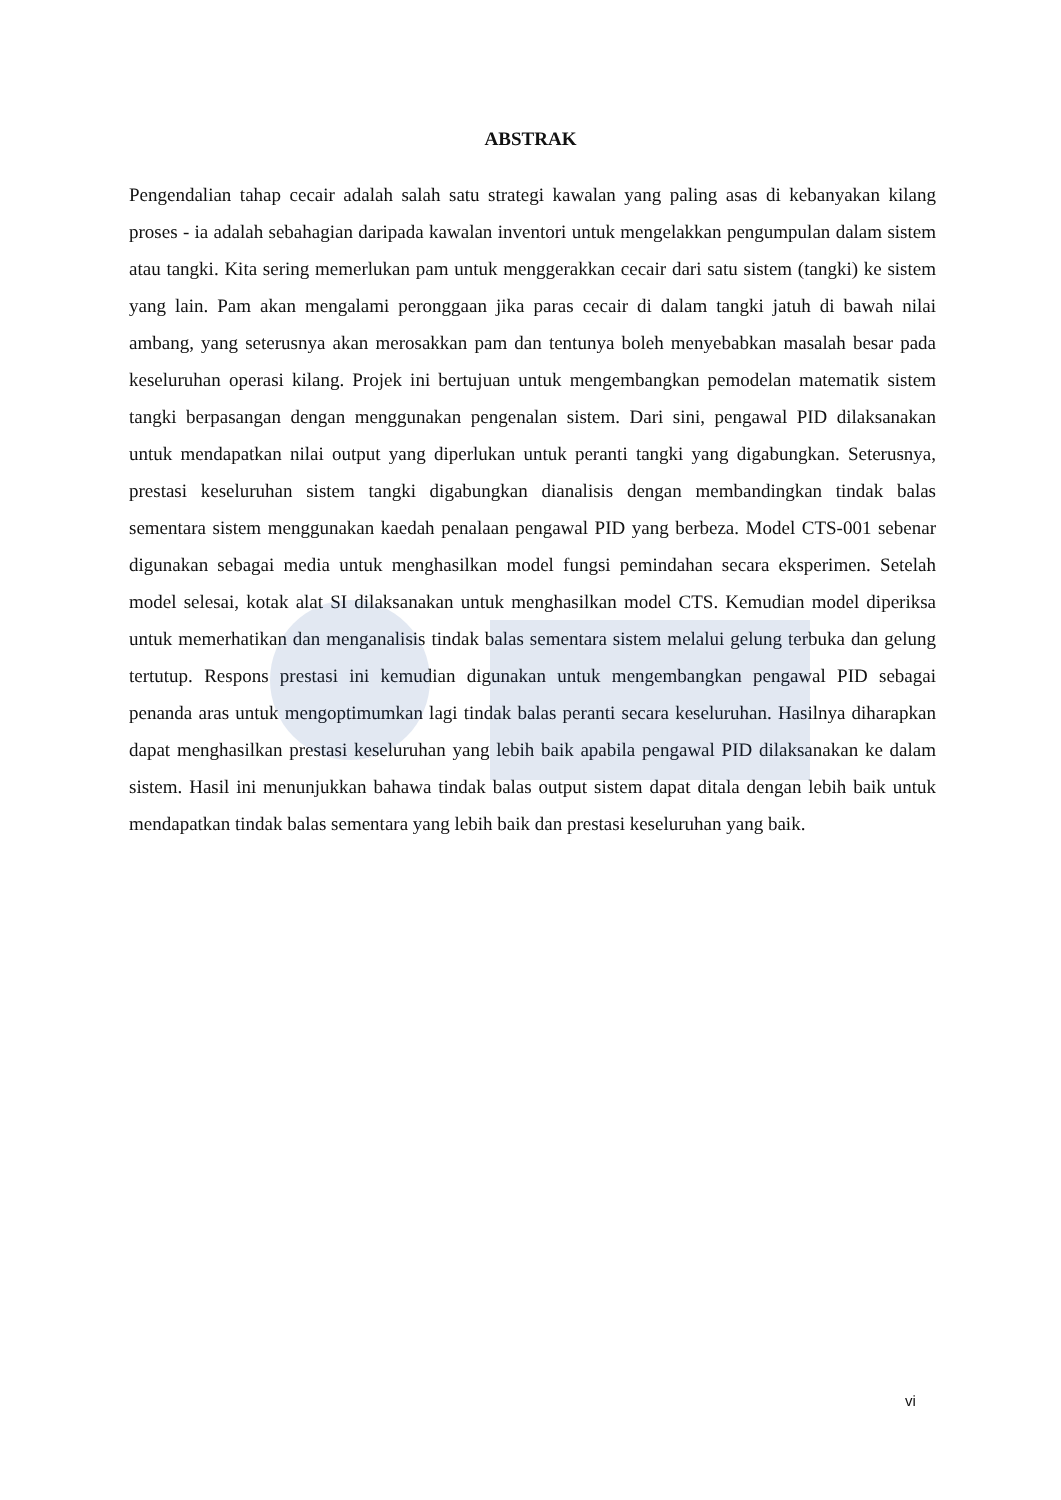ABSTRAK
Pengendalian tahap cecair adalah salah satu strategi kawalan yang paling asas di kebanyakan kilang proses - ia adalah sebahagian daripada kawalan inventori untuk mengelakkan pengumpulan dalam sistem atau tangki. Kita sering memerlukan pam untuk menggerakkan cecair dari satu sistem (tangki) ke sistem yang lain. Pam akan mengalami peronggaan jika paras cecair di dalam tangki jatuh di bawah nilai ambang, yang seterusnya akan merosakkan pam dan tentunya boleh menyebabkan masalah besar pada keseluruhan operasi kilang. Projek ini bertujuan untuk mengembangkan pemodelan matematik sistem tangki berpasangan dengan menggunakan pengenalan sistem. Dari sini, pengawal PID dilaksanakan untuk mendapatkan nilai output yang diperlukan untuk peranti tangki yang digabungkan. Seterusnya, prestasi keseluruhan sistem tangki digabungkan dianalisis dengan membandingkan tindak balas sementara sistem menggunakan kaedah penalaan pengawal PID yang berbeza. Model CTS-001 sebenar digunakan sebagai media untuk menghasilkan model fungsi pemindahan secara eksperimen. Setelah model selesai, kotak alat SI dilaksanakan untuk menghasilkan model CTS. Kemudian model diperiksa untuk memerhatikan dan menganalisis tindak balas sementara sistem melalui gelung terbuka dan gelung tertutup. Respons prestasi ini kemudian digunakan untuk mengembangkan pengawal PID sebagai penanda aras untuk mengoptimumkan lagi tindak balas peranti secara keseluruhan. Hasilnya diharapkan dapat menghasilkan prestasi keseluruhan yang lebih baik apabila pengawal PID dilaksanakan ke dalam sistem. Hasil ini menunjukkan bahawa tindak balas output sistem dapat ditala dengan lebih baik untuk mendapatkan tindak balas sementara yang lebih baik dan prestasi keseluruhan yang baik.
vi